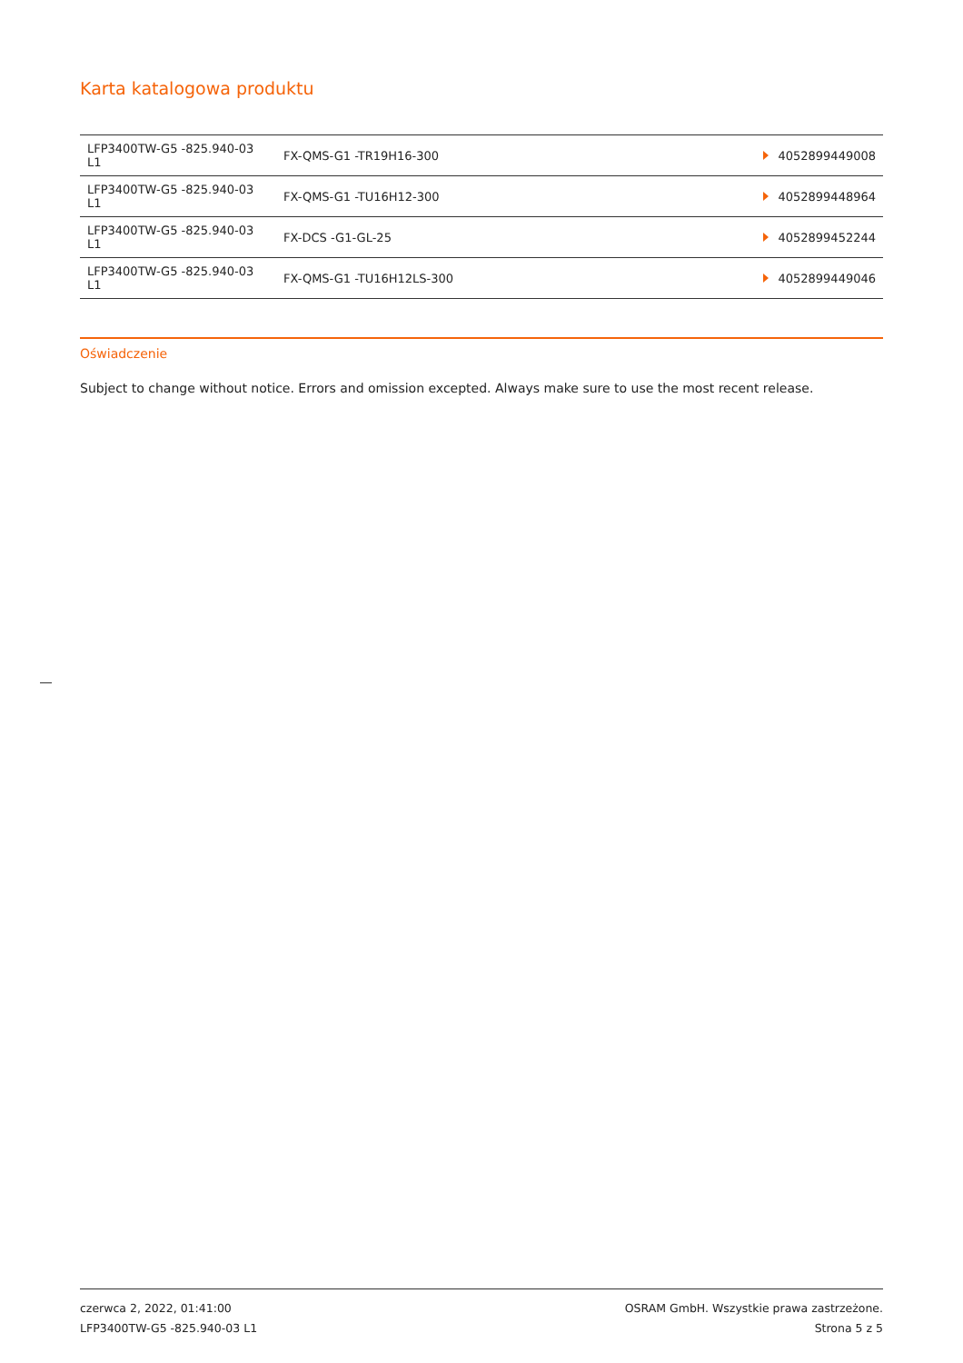Karta katalogowa produktu
| LFP3400TW-G5 -825.940-03 L1 | FX-QMS-G1 -TR19H16-300 | 4052899449008 |
| LFP3400TW-G5 -825.940-03 L1 | FX-QMS-G1 -TU16H12-300 | 4052899448964 |
| LFP3400TW-G5 -825.940-03 L1 | FX-DCS -G1-GL-25 | 4052899452244 |
| LFP3400TW-G5 -825.940-03 L1 | FX-QMS-G1 -TU16H12LS-300 | 4052899449046 |
Oświadczenie
Subject to change without notice. Errors and omission excepted. Always make sure to use the most recent release.
czerwca 2, 2022, 01:41:00
LFP3400TW-G5 -825.940-03 L1
OSRAM GmbH. Wszystkie prawa zastrzeżone.
Strona 5 z 5